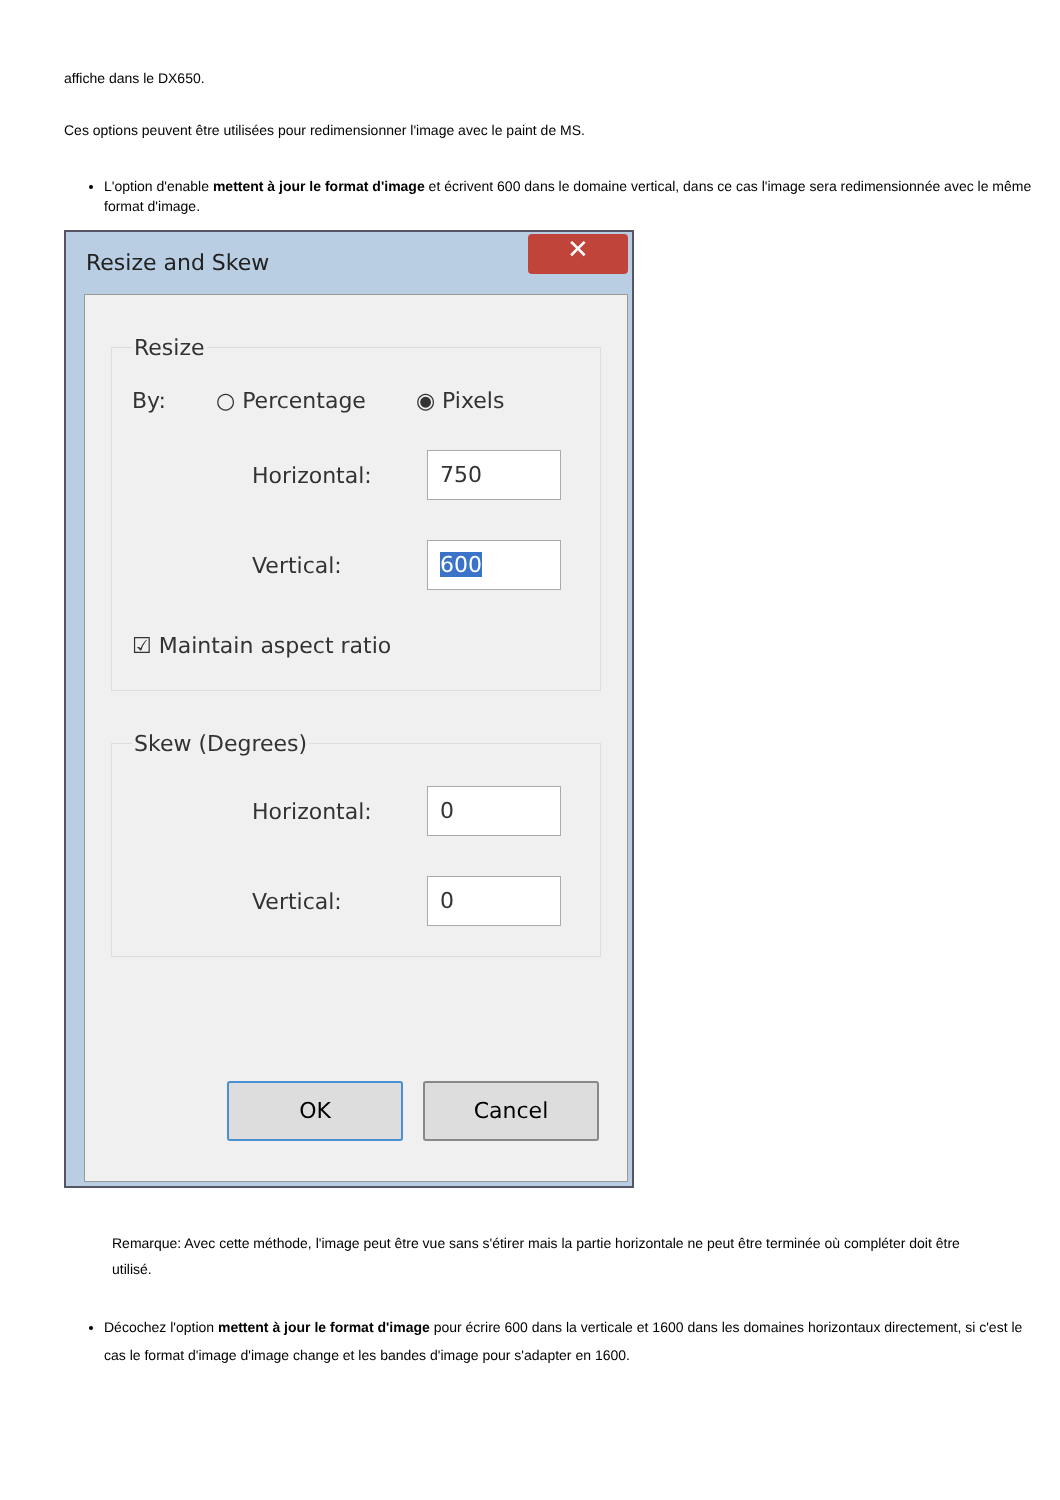affiche dans le DX650.
Ces options peuvent être utilisées pour redimensionner l'image avec le paint de MS.
L'option d'enable mettent à jour le format d'image et écrivent 600 dans le domaine vertical, dans ce cas l'image sera redimensionnée avec le même format d'image.
Resize and Skew
✕
Resize
By: ○ Percentage ◉ Pixels
Horizontal: 750
Vertical: 600
☑ Maintain aspect ratio
Skew (Degrees)
Horizontal: 0
Vertical: 0
OK Cancel
Remarque: Avec cette méthode, l'image peut être vue sans s'étirer mais la partie horizontale ne peut être terminée où compléter doit être utilisé.
Décochez l'option mettent à jour le format d'image pour écrire 600 dans la verticale et 1600 dans les domaines horizontaux directement, si c'est le cas le format d'image d'image change et les bandes d'image pour s'adapter en 1600.